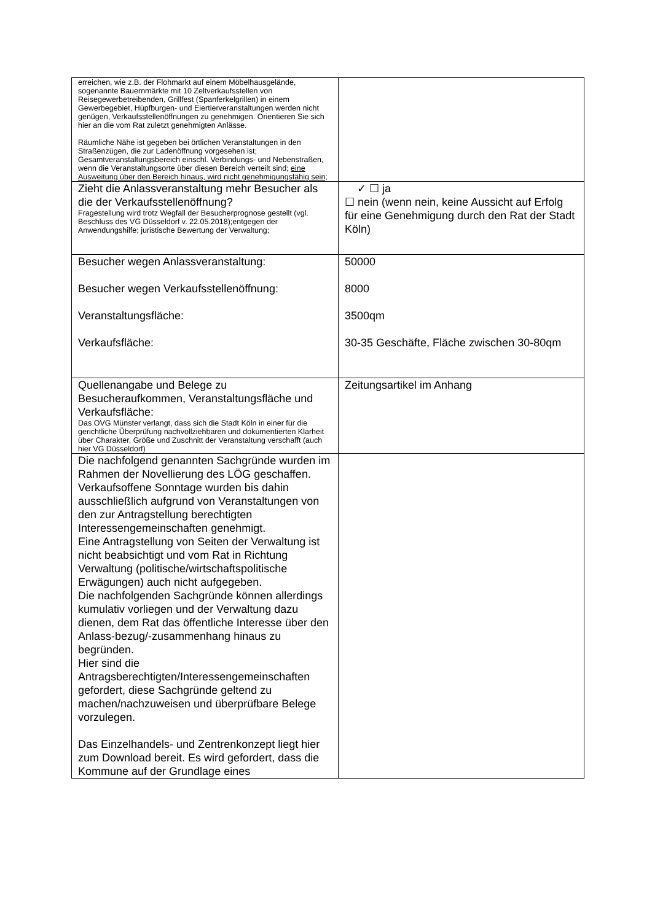| erreichen, wie z.B. der Flohmarkt auf einem Möbelhausgelände, sogenannte Bauernmärkte mit 10 Zeltverkaufsstellen von Reisegewerbetreibenden, Grillfest (Spanferkelgrillen) in einem Gewerbegebiet, Hüpfburgen- und Eiertierveranstaltungen werden nicht genügen, Verkaufsstellenöffnungen zu genehmigen. Orientieren Sie sich hier an die vom Rat zuletzt genehmigten Anlässe. Räumliche Nähe ist gegeben bei örtlichen Veranstaltungen in den Straßenzügen, die zur Ladenöffnung vorgesehen ist; Gesamtveranstaltungsbereich einschl. Verbindungs- und Nebenstraßen, wenn die Veranstaltungsorte über diesen Bereich verteilt sind; eine Ausweitung über den Bereich hinaus, wird nicht genehmigungsfähig sein; | |
| Zieht die Anlassveranstaltung mehr Besucher als die der Verkaufsstellenöffnung? Fragestellung wird trotz Wegfall der Besucherprognose gestellt (vgl. Beschluss des VG Düsseldorf v. 22.05.2018);entgegen der Anwendungshilfe; juristische Bewertung der Verwaltung; | ✓ ☐ ja ☐ nein (wenn nein, keine Aussicht auf Erfolg für eine Genehmigung durch den Rat der Stadt Köln) |
| Besucher wegen Anlassveranstaltung: Besucher wegen Verkaufsstellenöffnung: Veranstaltungsfläche: Verkaufsfläche: | 50000 8000 3500qm 30-35 Geschäfte, Fläche zwischen 30-80qm |
| Quellenangabe und Belege zu Besucheraufkommen, Veranstaltungsfläche und Verkaufsfläche: Das OVG Münster verlangt, dass sich die Stadt Köln in einer für die gerichtliche Überprüfung nachvollziehbaren und dokumentierten Klarheit über Charakter, Größe und Zuschnitt der Veranstaltung verschafft (auch hier VG Düsseldorf) | Zeitungsartikel im Anhang |
| Die nachfolgend genannten Sachgründe wurden im Rahmen der Novellierung des LÖG geschaffen. Verkaufsoffene Sonntage wurden bis dahin ausschließlich aufgrund von Veranstaltungen von den zur Antragstellung berechtigten Interessengemeinschaften genehmigt. Eine Antragstellung von Seiten der Verwaltung ist nicht beabsichtigt und vom Rat in Richtung Verwaltung (politische/wirtschaftspolitische Erwägungen) auch nicht aufgegeben. Die nachfolgenden Sachgründe können allerdings kumulativ vorliegen und der Verwaltung dazu dienen, dem Rat das öffentliche Interesse über den Anlass-bezug/-zusammenhang hinaus zu begründen. Hier sind die Antragsberechtigten/Interessengemeinschaften gefordert, diese Sachgründe geltend zu machen/nachzuweisen und überprüfbare Belege vorzulegen. Das Einzelhandels- und Zentrenkonzept liegt hier zum Download bereit. Es wird gefordert, dass die Kommune auf der Grundlage eines | |